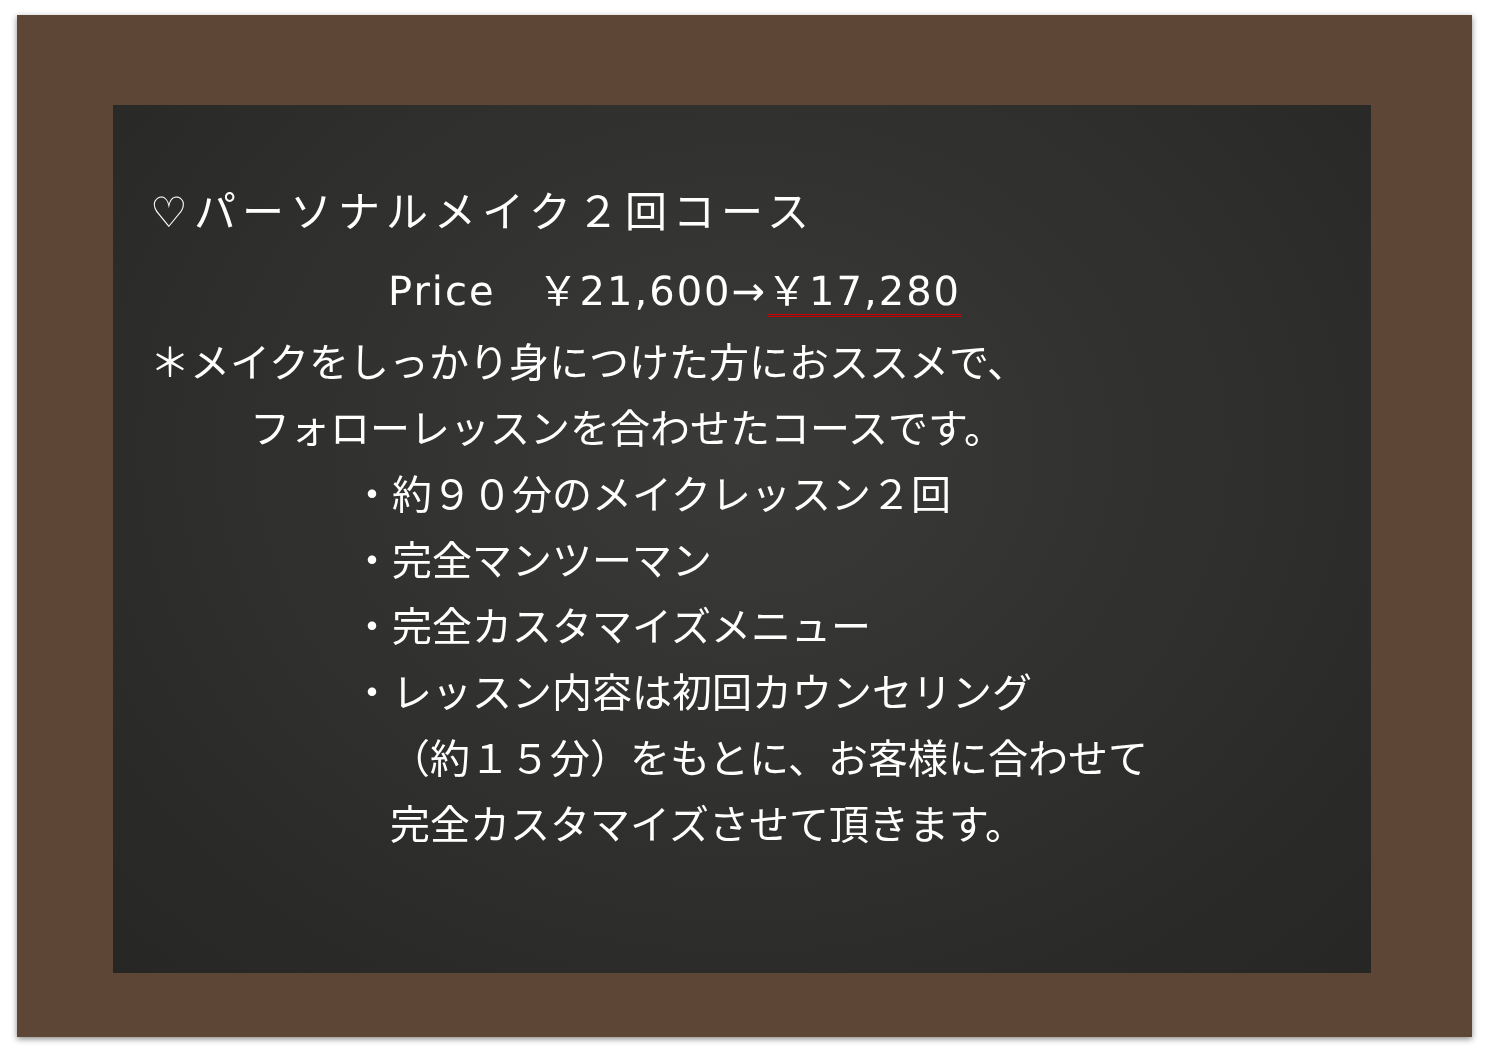♡パーソナルメイク２回コース
Price　￥21,600→￥17,280
＊メイクをしっかり身につけた方におススメで、
フォローレッスンを合わせたコースです。
・約９０分のメイクレッスン２回
・完全マンツーマン
・完全カスタマイズメニュー
・レッスン内容は初回カウンセリング
（約１５分）をもとに、お客様に合わせて
完全カスタマイズさせて頂きます。